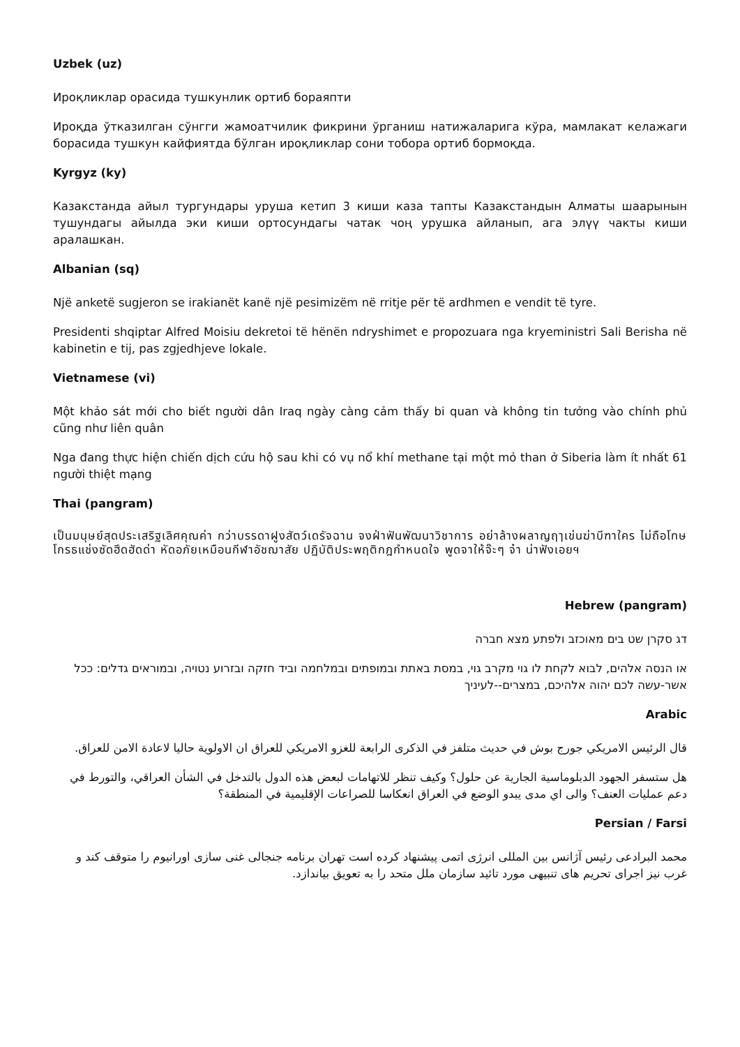Uzbek (uz)
Ироқликлар орасида тушкунлик ортиб бораяпти
Ироқда ўтказилган сўнгги жамоатчилик фикрини ўрганиш натижаларига кўра, мамлакат келажаги борасида тушкун кайфиятда бўлган ироқликлар сони тобора ортиб бормоқда.
Kyrgyz (ky)
Казакстанда айыл тургундары уруша кетип 3 киши каза тапты Казакстандын Алматы шаарынын тушундагы айылда эки киши ортосундагы чатак чоң урушка айланып, ага элүү чакты киши аралашкан.
Albanian (sq)
Një anketë sugjeron se irakianët kanë një pesimizëm në rritje për të ardhmen e vendit të tyre.
Presidenti shqiptar Alfred Moisiu dekretoi të hënën ndryshimet e propozuara nga kryeministri Sali Berisha në kabinetin e tij, pas zgjedhjeve lokale.
Vietnamese (vi)
Một khảo sát mới cho biết người dân Iraq ngày càng cảm thấy bi quan và không tin tưởng vào chính phủ cũng như liên quân
Nga đang thực hiện chiến dịch cứu hộ sau khi có vụ nổ khí methane tại một mỏ than ở Siberia làm ít nhất 61 người thiệt mạng
Thai (pangram)
เป็นมนุษย์สุดประเสริฐเลิศคุณค่า กว่าบรรดาฝูงสัตว์เดรัจฉาน จงฝ่าฟันพัฒนาวิชาการ อย่าล้างผลาญฤๅเข่นฆ่าบีฑาใคร ไม่ถือโทษโกรธแช่งซัดฮึดฮัดด่า หัดอภัยเหมือนกีฬาอัชฌาสัย ปฏิบัติประพฤติกฎกำหนดใจ พูดจาให้จ๊ะๆ จ๋า น่าฟังเอยฯ
Hebrew (pangram)
דג סקרן שט בים מאוכזב ולפתע מצא חברה
או הנסה אלהים, לבוא לקחת לו גוי מקרב גוי, במסת באתת ובמופתים ובמלחמה וביד חזקה ובזרוע נטויה, ובמוראים גדלים: ככל אשר-עשה לכם יהוה אלהיכם, במצרים--לעיניך
Arabic
قال الرئيس الامريكي جورج بوش في حديث متلفز في الذكرى الرابعة للغزو الامريكي للعراق ان الاولوية حاليا لاعادة الامن للعراق.
هل ستسفر الجهود الدبلوماسية الجارية عن حلول؟ وكيف تنظر للاتهامات لبعض هذه الدول بالتدخل في الشأن العراقي، والتورط في دعم عمليات العنف؟ والى اي مدى يبدو الوضع في العراق انعكاسا للصراعات الإقليمية في المنطقة؟
Persian / Farsi
محمد البرادعی رئیس آژانس بین المللی انرژی اتمی پیشنهاد کرده است تهران برنامه جنجالی غنی سازی اورانیوم را متوقف کند و غرب نیز اجرای تحریم های تنبیهی مورد تائید سازمان ملل متحد را به تعویق بیاندازد.